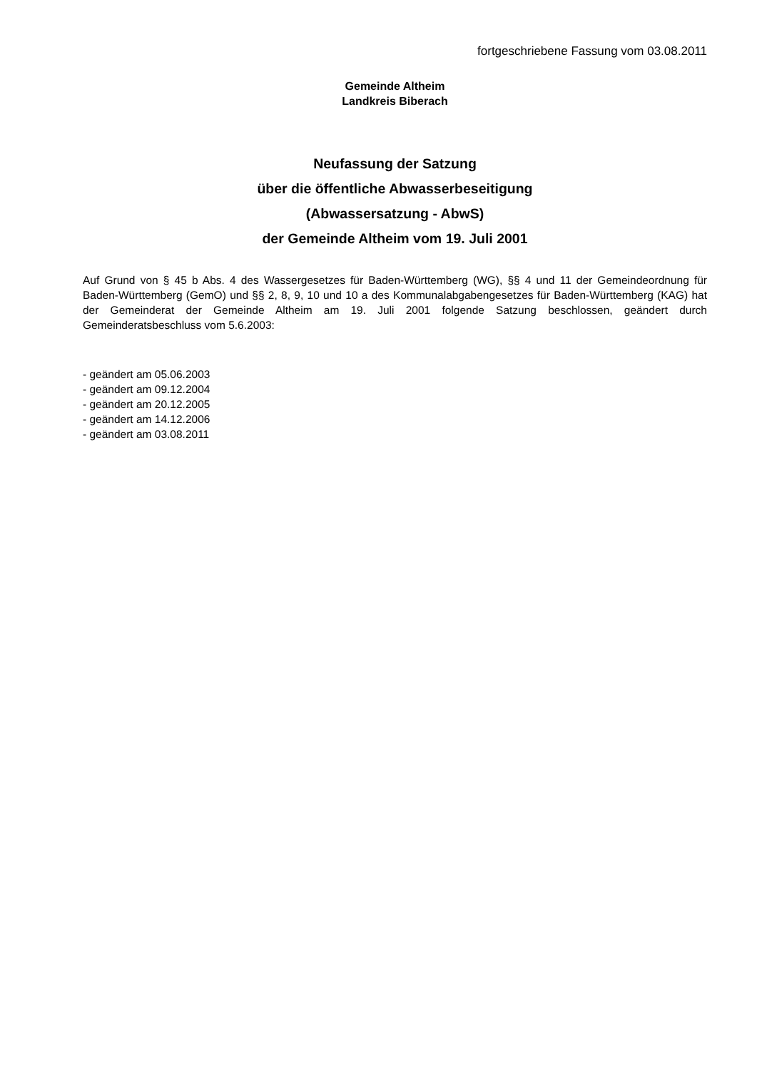fortgeschriebene Fassung vom 03.08.2011
Gemeinde Altheim
Landkreis Biberach
Neufassung der Satzung
über die öffentliche Abwasserbeseitigung
(Abwassersatzung - AbwS)
der Gemeinde Altheim vom 19. Juli 2001
Auf Grund von § 45 b Abs. 4 des Wassergesetzes für Baden-Württemberg (WG), §§ 4 und 11 der Gemeinde­ordnung für Baden-Württemberg (GemO) und §§ 2, 8, 9, 10 und 10 a des Kommunalabgabengesetzes für Ba­den-Württemberg (KAG) hat der Gemeinderat der Gemeinde Altheim am 19. Juli 2001 folgende Satzung be­schlossen, geändert durch Gemeinderatsbeschluss vom 5.6.2003:
- geändert am 05.06.2003
- geändert am 09.12.2004
- geändert am 20.12.2005
- geändert am 14.12.2006
- geändert am 03.08.2011